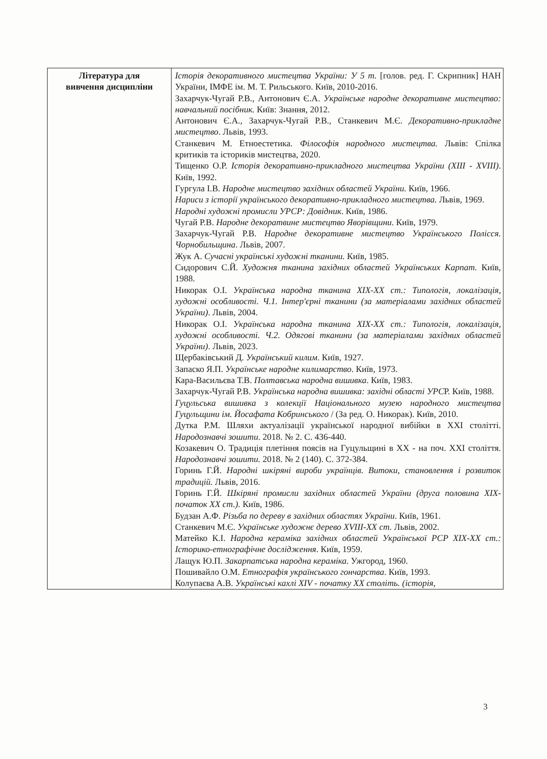| Література для вивчення дисципліни | Історія декоративного мистецтва України: У 5 т. [голов. ред. Г. Скрипник] НАН України, ІМФЕ ім. М. Т. Рильського. Київ, 2010-2016. Захарчук-Чугай Р.В., Антонович Є.А. Українське народне декоративне мистецтво: навчальний посібник. Київ: Знання, 2012. Антонович Є.А., Захарчук-Чугай Р.В., Станкевич М.Є. Декоративно-прикладне мистецтво . Львів, 1993. Станкевич М. Етноестетика. Філософія народного мистецтва. Львів: Спілка критиків та історикiв мистецтва, 2020. Тищенко О.Р. Історія декоративно-прикладного мистецтва України (XIII - XVIII) . Київ, 1992. Гургула І.В. Народне мистецтво західних областей України. Київ, 1966. Нариси з історії українського декоративно-прикладного мистецтва. Львів, 1969. Народні художні промисли УРСР: Довідник . Київ, 1986. Чугай Р.В. Народне декоратвине мистецтво Яворівщини . Київ, 1979. Захарчук-Чугай Р.В. Народне декоративне мистецтво Українського Полісся. Чорнобильщина . Львів, 2007. Жук А. Сучасні українські художні тканини. Київ, 1985. Сидорович С.Й. Художня тканина західних областей Українських Карпат . Київ, 1988. Никорак О.І. Українська народна тканина XIX-XX ст.: Типологія, локалізація, художні особливості. Ч.1. Інтер'єрні тканини (за матеріалами західних областей України) . Львів, 2004. Никорак О.І. Українська народна тканина XIX-XX ст.: Типологія, локалізація, художні особливості. Ч.2. Одягові тканини (за матеріалами західних областей України) . Львів, 2023. Щербаківський Д. Український килим . Київ, 1927. Запаско Я.П. Українське народне килимарство . Київ, 1973. Кара-Васильєва Т.В. Полтавська народна вишивка . Київ, 1983. Захарчук-Чугай Р.В. Українська народна вишивка: західні області УРС Р. Київ, 1988. Гуцульська вишивка з колекції Національного музею народного мистецтва Гуцульщини ім. Йосафата Кобринського / (За ред. О. Никорак). Київ, 2010. Дутка Р.М. Шляхи актуалізації української народної вибійки в XXI столітті. Народознавчі зошити . 2018. № 2. С. 436-440. Козакевич О. Традиція плетіння поясів на Гуцульщині в XX - на поч. XXI століття. Народознавчі зошити. 2018. № 2 (140). С. 372-384. Горинь Г.Й. Народні шкіряні вироби українців. Витоки, становлення і розвиток традицій. Львів, 2016. Горинь Г.Й. Шкіряні промисли західних областей України (друга половина XIX-початок XX ст.). Київ, 1986. Будзан А.Ф. Різьба по дереву в західних областях України . Київ, 1961. Станкевич М.Є. Українське художнє дерево XVIII-XX ст. Львів, 2002. Матейко К.І. Народна кераміка західних областей Української РСР XIX-XX ст.: Історико-етнографічне дослідження . Київ, 1959. Лащук Ю.П. Закарпатська народна кераміка. Ужгород, 1960. Пошивайло О.М. Етнографія українського гончарства . Київ, 1993. Колупаєва А.В. Українські кахлі XIV - початку XX століть. (історія, |
3